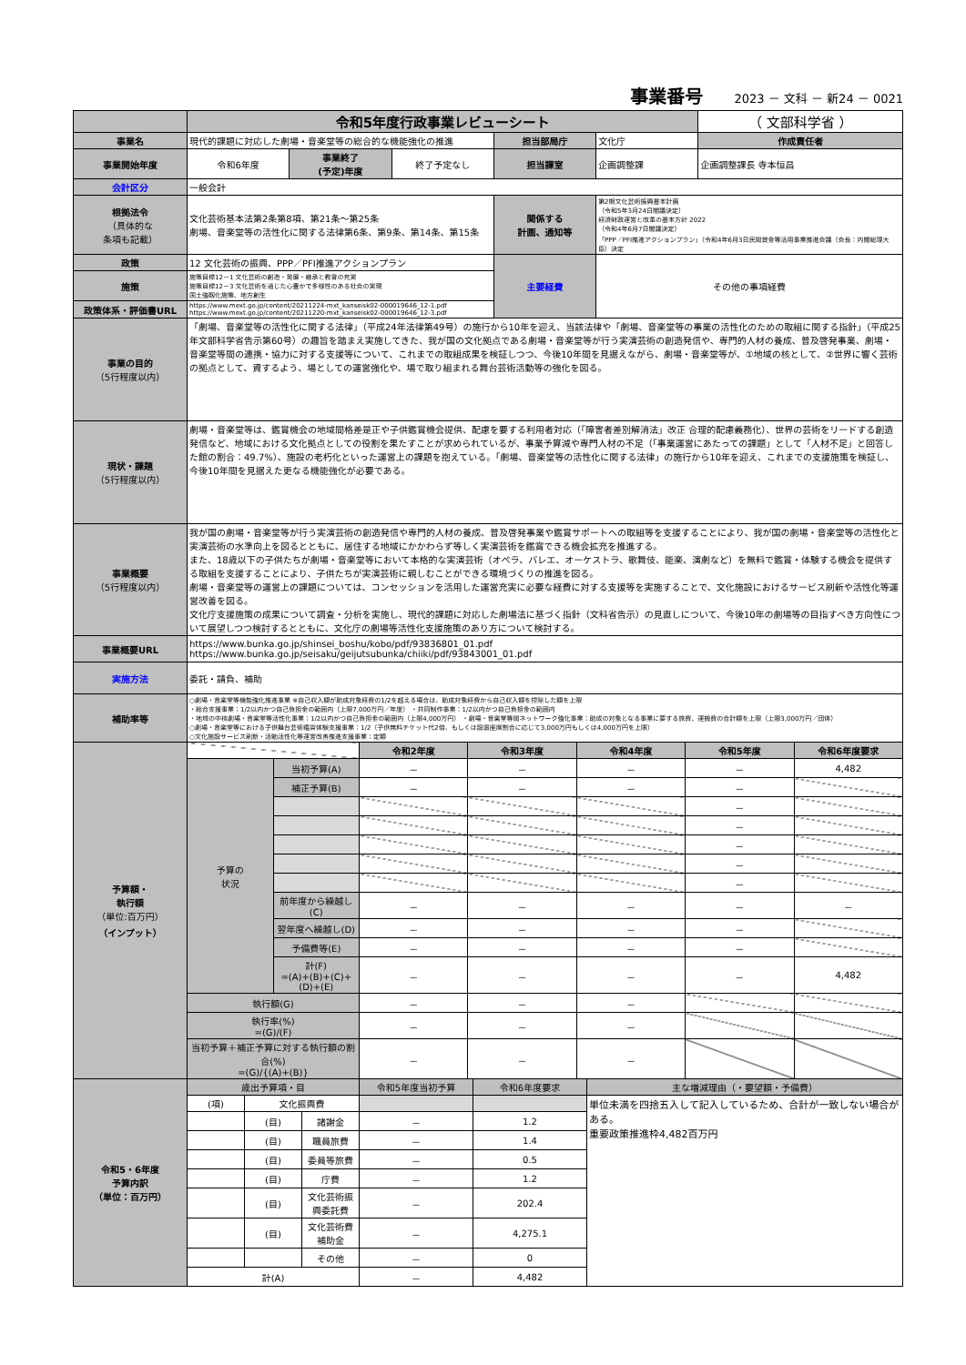事業番号 2023 － 文科 － 新24 － 0021
| | 令和5年度行政事業レビューシート | | | | | （ 文部科学省 ） |
| 事業名 | 現代的課題に対応した劇場・音楽堂等の総合的な機能強化の推進 | | | 担当部局庁 | 文化庁 | 作成責任者 |
| 事業開始年度 | 令和6年度 | 事業終了 (予定)年度 | 終了予定なし | 担当課室 | 企画調整課 | 企画調整課長 寺本恒昌 |
| 会計区分 | 一般会計 | | | | | |
| 根拠法令 （具体的な 条項も記載） | 文化芸術基本法第2条第8項、第21条～第25条 劇場、音楽堂等の活性化に関する法律第6条、第9条、第14条、第15条 | | | 関係する 計画、通知等 | 第2期文化芸術振興基本計画 （令和5年3月24日閣議決定） 経済財政運営と改革の基本方針 2022 （令和4年6月7日閣議決定） 「PPP／PFI推進アクションプラン」（令和4年6月3日民間資金等活用事業推進会議（会長：内閣総理大臣）決定 | |
| 政策 | 12 文化芸術の振興、PPP／PFI推進アクションプラン | | | 主要経費 | その他の事項経費 | |
| 施策 | 施策目標12－1 文化芸術の創造・発展・継承と教育の充実 施策目標12－3 文化芸術を通じた心豊かで多様性のある社会の実現 国土強靱化施策、地方創生 | | | | | |
| 政策体系・評価書URL | https://www.mext.go.jp/content/20211224-mxt_kanseisk02-000019646_12-1.pdf https://www.mext.go.jp/content/20211220-mxt_kanseisk02-000019646_12-3.pdf | | | | | |
| 事業の目的 （5行程度以内） | 「劇場、音楽堂等の活性化に関する法律」（平成24年法律第49号）の施行から10年を迎え、当該法律や「劇場、音楽堂等の事業の活性化のための取組に関する指針」（平成25年文部科学省告示第60号）の趣旨を踏まえ実施してきた、我が国の文化拠点である劇場・音楽堂等が行う実演芸術の創造発信や、専門的人材の養成、普及啓発事業、劇場・音楽堂等間の連携・協力に対する支援等について、これまでの取組成果を検証しつつ、今後10年間を見据えながら、劇場・音楽堂等が、①地域の核として、②世界に響く芸術の拠点として、資するよう、場としての運営強化や、場で取り組まれる舞台芸術活動等の強化を図る。 | | | | | |
| 現状・課題 （5行程度以内） | 劇場・音楽堂等は、鑑賞機会の地域間格差是正や子供鑑賞機会提供、配慮を要する利用者対応（「障害者差別解消法」改正 合理的配慮義務化）、世界の芸術をリードする創造発信など、地域における文化拠点としての役割を果たすことが求められているが、事業予算減や専門人材の不足（「事業運営にあたっての課題」として「人材不足」と回答した館の割合：49.7%）、施設の老朽化といった運営上の課題を抱えている。「劇場、音楽堂等の活性化に関する法律」の施行から10年を迎え、これまでの支援施策を検証し、今後10年間を見据えた更なる機能強化が必要である。 | | | | | |
| 事業概要 （5行程度以内） | 我が国の劇場・音楽堂等が行う実演芸術の創造発信や専門的人材の養成、普及啓発事業や鑑賞サポートへの取組等を支援することにより、我が国の劇場・音楽堂等の活性化と実演芸術の水準向上を図るとともに、居住する地域にかかわらず等しく実演芸術を鑑賞できる機会拡充を推進する。 また、18歳以下の子供たちが劇場・音楽堂等において本格的な実演芸術（オペラ、バレエ、オーケストラ、歌舞伎、能楽、演劇など）を無料で鑑賞・体験する機会を提供する取組を支援することにより、子供たちが実演芸術に親しむことができる環境づくりの推進を図る。 劇場・音楽堂等の運営上の課題については、コンセッションを活用した運営充実に必要な経費に対する支援等を実施することで、文化施設におけるサービス刷新や活性化等運営改善を図る。 文化庁支援施策の成果について調査・分析を実施し、現代的課題に対応した劇場法に基づく指針（文科省告示）の見直しについて、今後10年の劇場等の目指すべき方向性について展望しつつ検討するとともに、文化庁の劇場等活性化支援施策のあり方について検討する。 | | | | | |
| 事業概要URL | https://www.bunka.go.jp/shinsei_boshu/kobo/pdf/93836801_01.pdf https://www.bunka.go.jp/seisaku/geijutsubunka/chiiki/pdf/93843001_01.pdf | | | | | |
| 実施方法 | 委託・請負、補助 | | | | | |
| 補助率等 | ○劇場・音楽堂等機能強化推進事業 ※自己収入額が助成対象経費の1/2を超える場合は、助成対象経費から自己収入額を控除した額を上限 ・総合支援事業：1/2以内かつ自己負担金の範囲内（上限7,000万円／年度） ・共同制作事業：1/2以内かつ自己負担金の範囲内 ・地域の中核劇場・音楽堂等活性化事業：1/2以内かつ自己負担金の範囲内（上限4,000万円） ・劇場・音楽堂等間ネットワーク強化事業：助成の対象となる事業に要する旅費、運搬費の合計額を上限（上限3,000万円／団体） ○劇場・音楽堂等における子供舞台芸術鑑賞体験支援事業：1/2（子供無料チケット代2倍、もしくは設置座席割合に応じて3,000万円もしくは4,000万円を上限） ○文化施設サービス刷新・活動活性化等運営改善推進支援事業：定額 | | | | | |
| 予算額・ 執行額 （単位:百万円） （インプット） | | | 令和2年度 | 令和3年度 | 令和4年度 | 令和5年度 | 令和6年度要求 |
| | 予算の 状況 | 当初予算(A) | － | － | － | － | 4,482 |
| | | 補正予算(B) | － | － | － | － | |
| | | | | | | － | |
| | | | | | | － | |
| | | | | | | － | |
| | | | | | | － | |
| | | | | | | － | |
| | | 前年度から繰越し(C) | － | － | － | － | － |
| | | 翌年度へ繰越し(D) | － | － | － | － | |
| | | 予備費等(E) | － | － | － | － | |
| | | 計(F) =(A)+(B)+(C)+(D)+(E) | － | － | － | － | 4,482 |
| | 執行額(G) | | － | － | － | | |
| | 執行率(%) =(G)/(F) | | － | － | － | | |
| | 当初予算＋補正予算に対する執行額の割合(%) =(G)/{(A)+(B)} | | － | － | － | | |
| 令和5・6年度 予算内訳 （単位：百万円） | 歳出予算項・目 | | | 令和5年度当初予算 | 令和6年度要求 | 主な増減理由（・要望額・予備費） |
| --- | --- | --- | --- | --- | --- | --- |
| | (項) | 文化振興費 | | | | 単位未満を四捨五入して記入しているため、合計が一致しない場合がある。 重要政策推進枠4,482百万円 |
| | | (目) | 諸謝金 | － | 1.2 | |
| | | (目) | 職員旅費 | － | 1.4 | |
| | | (目) | 委員等旅費 | － | 0.5 | |
| | | (目) | 庁費 | － | 1.2 | |
| | | (目) | 文化芸術振興委託費 | － | 202.4 | |
| | | (目) | 文化芸術費補助金 | － | 4,275.1 | |
| | | | その他 | － | 0 | |
| | 計(A) | | | － | 4,482 | |